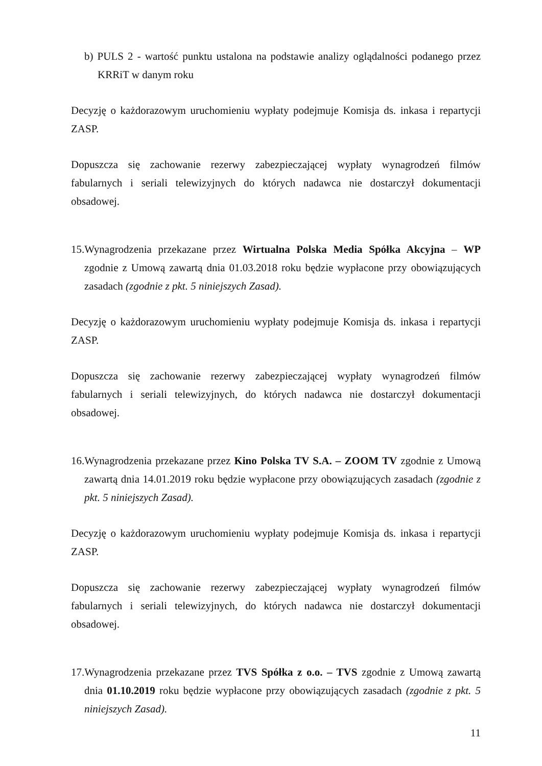b) PULS 2 - wartość punktu ustalona na podstawie analizy oglądalności podanego przez KRRiT w danym roku
Decyzję o każdorazowym uruchomieniu wypłaty podejmuje Komisja ds. inkasa i repartycji ZASP.
Dopuszcza się zachowanie rezerwy zabezpieczającej wypłaty wynagrodzeń filmów fabularnych i seriali telewizyjnych do których nadawca nie dostarczył dokumentacji obsadowej.
15.Wynagrodzenia przekazane przez Wirtualna Polska Media Spółka Akcyjna – WP zgodnie z Umową zawartą dnia 01.03.2018 roku będzie wypłacone przy obowiązujących zasadach (zgodnie z pkt. 5 niniejszych Zasad).
Decyzję o każdorazowym uruchomieniu wypłaty podejmuje Komisja ds. inkasa i repartycji ZASP.
Dopuszcza się zachowanie rezerwy zabezpieczającej wypłaty wynagrodzeń filmów fabularnych i seriali telewizyjnych, do których nadawca nie dostarczył dokumentacji obsadowej.
16.Wynagrodzenia przekazane przez Kino Polska TV S.A. – ZOOM TV zgodnie z Umową zawartą dnia 14.01.2019 roku będzie wypłacone przy obowiązujących zasadach (zgodnie z pkt. 5 niniejszych Zasad).
Decyzję o każdorazowym uruchomieniu wypłaty podejmuje Komisja ds. inkasa i repartycji ZASP.
Dopuszcza się zachowanie rezerwy zabezpieczającej wypłaty wynagrodzeń filmów fabularnych i seriali telewizyjnych, do których nadawca nie dostarczył dokumentacji obsadowej.
17.Wynagrodzenia przekazane przez TVS Spółka z o.o. – TVS zgodnie z Umową zawartą dnia 01.10.2019 roku będzie wypłacone przy obowiązujących zasadach (zgodnie z pkt. 5 niniejszych Zasad).
11